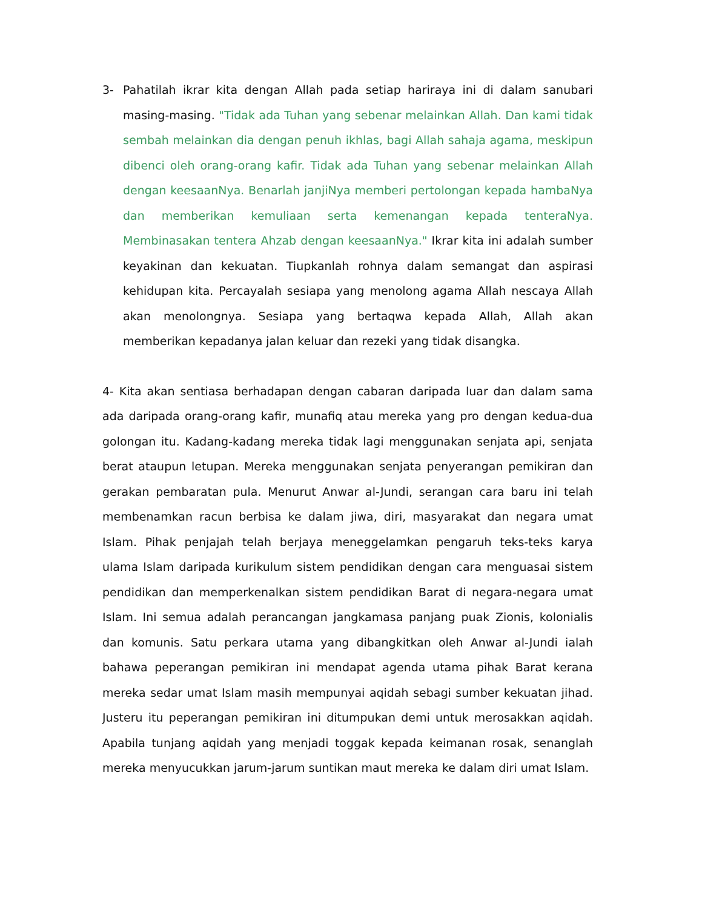3- Pahatilah ikrar kita dengan Allah pada setiap hariraya ini di dalam sanubari masing-masing. "Tidak ada Tuhan yang sebenar melainkan Allah. Dan kami tidak sembah melainkan dia dengan penuh ikhlas, bagi Allah sahaja agama, meskipun dibenci oleh orang-orang kafir. Tidak ada Tuhan yang sebenar melainkan Allah dengan keesaanNya. Benarlah janjiNya memberi pertolongan kepada hambaNya dan memberikan kemuliaan serta kemenangan kepada tenteraNya. Membinasakan tentera Ahzab dengan keesaanNya." Ikrar kita ini adalah sumber keyakinan dan kekuatan. Tiupkanlah rohnya dalam semangat dan aspirasi kehidupan kita. Percayalah sesiapa yang menolong agama Allah nescaya Allah akan menolongnya. Sesiapa yang bertaqwa kepada Allah, Allah akan memberikan kepadanya jalan keluar dan rezeki yang tidak disangka.
4- Kita akan sentiasa berhadapan dengan cabaran daripada luar dan dalam sama ada daripada orang-orang kafir, munafiq atau mereka yang pro dengan kedua-dua golongan itu. Kadang-kadang mereka tidak lagi menggunakan senjata api, senjata berat ataupun letupan. Mereka menggunakan senjata penyerangan pemikiran dan gerakan pembaratan pula. Menurut Anwar al-Jundi, serangan cara baru ini telah membenamkan racun berbisa ke dalam jiwa, diri, masyarakat dan negara umat Islam. Pihak penjajah telah berjaya meneggelamkan pengaruh teks-teks karya ulama Islam daripada kurikulum sistem pendidikan dengan cara menguasai sistem pendidikan dan memperkenalkan sistem pendidikan Barat di negara-negara umat Islam. Ini semua adalah perancangan jangkamasa panjang puak Zionis, kolonialis dan komunis. Satu perkara utama yang dibangkitkan oleh Anwar al-Jundi ialah bahawa peperangan pemikiran ini mendapat agenda utama pihak Barat kerana mereka sedar umat Islam masih mempunyai aqidah sebagi sumber kekuatan jihad. Justeru itu peperangan pemikiran ini ditumpukan demi untuk merosakkan aqidah. Apabila tunjang aqidah yang menjadi toggak kepada keimanan rosak, senanglah mereka menyucukkan jarum-jarum suntikan maut mereka ke dalam diri umat Islam.